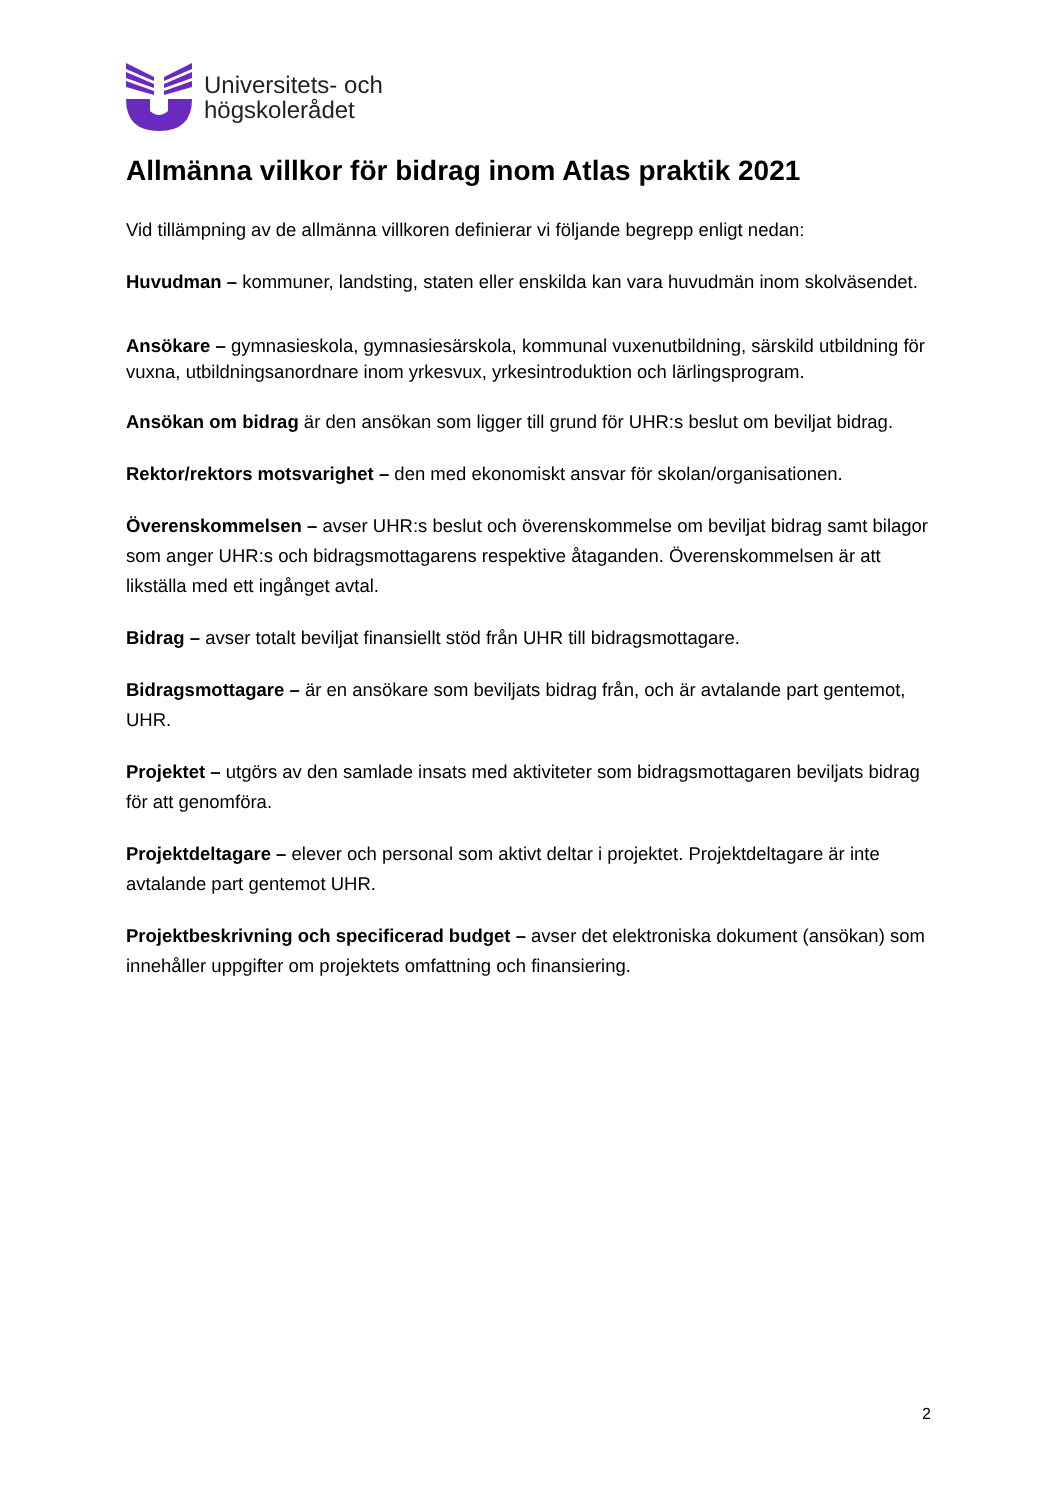Universitets- och
högskolerådet
Allmänna villkor för bidrag inom Atlas praktik 2021
Vid tillämpning av de allmänna villkoren definierar vi följande begrepp enligt nedan:
Huvudman – kommuner, landsting, staten eller enskilda kan vara huvudmän inom skolväsendet.
Ansökare – gymnasieskola, gymnasiesärskola, kommunal vuxenutbildning, särskild utbildning för vuxna, utbildningsanordnare inom yrkesvux, yrkesintroduktion och lärlingsprogram.
Ansökan om bidrag är den ansökan som ligger till grund för UHR:s beslut om beviljat bidrag.
Rektor/rektors motsvarighet – den med ekonomiskt ansvar för skolan/organisationen.
Överenskommelsen – avser UHR:s beslut och överenskommelse om beviljat bidrag samt bilagor som anger UHR:s och bidragsmottagarens respektive åtaganden. Överenskommelsen är att likställa med ett ingånget avtal.
Bidrag – avser totalt beviljat finansiellt stöd från UHR till bidragsmottagare.
Bidragsmottagare – är en ansökare som beviljats bidrag från, och är avtalande part gentemot, UHR.
Projektet – utgörs av den samlade insats med aktiviteter som bidragsmottagaren beviljats bidrag för att genomföra.
Projektdeltagare – elever och personal som aktivt deltar i projektet. Projektdeltagare är inte avtalande part gentemot UHR.
Projektbeskrivning och specificerad budget – avser det elektroniska dokument (ansökan) som innehåller uppgifter om projektets omfattning och finansiering.
2